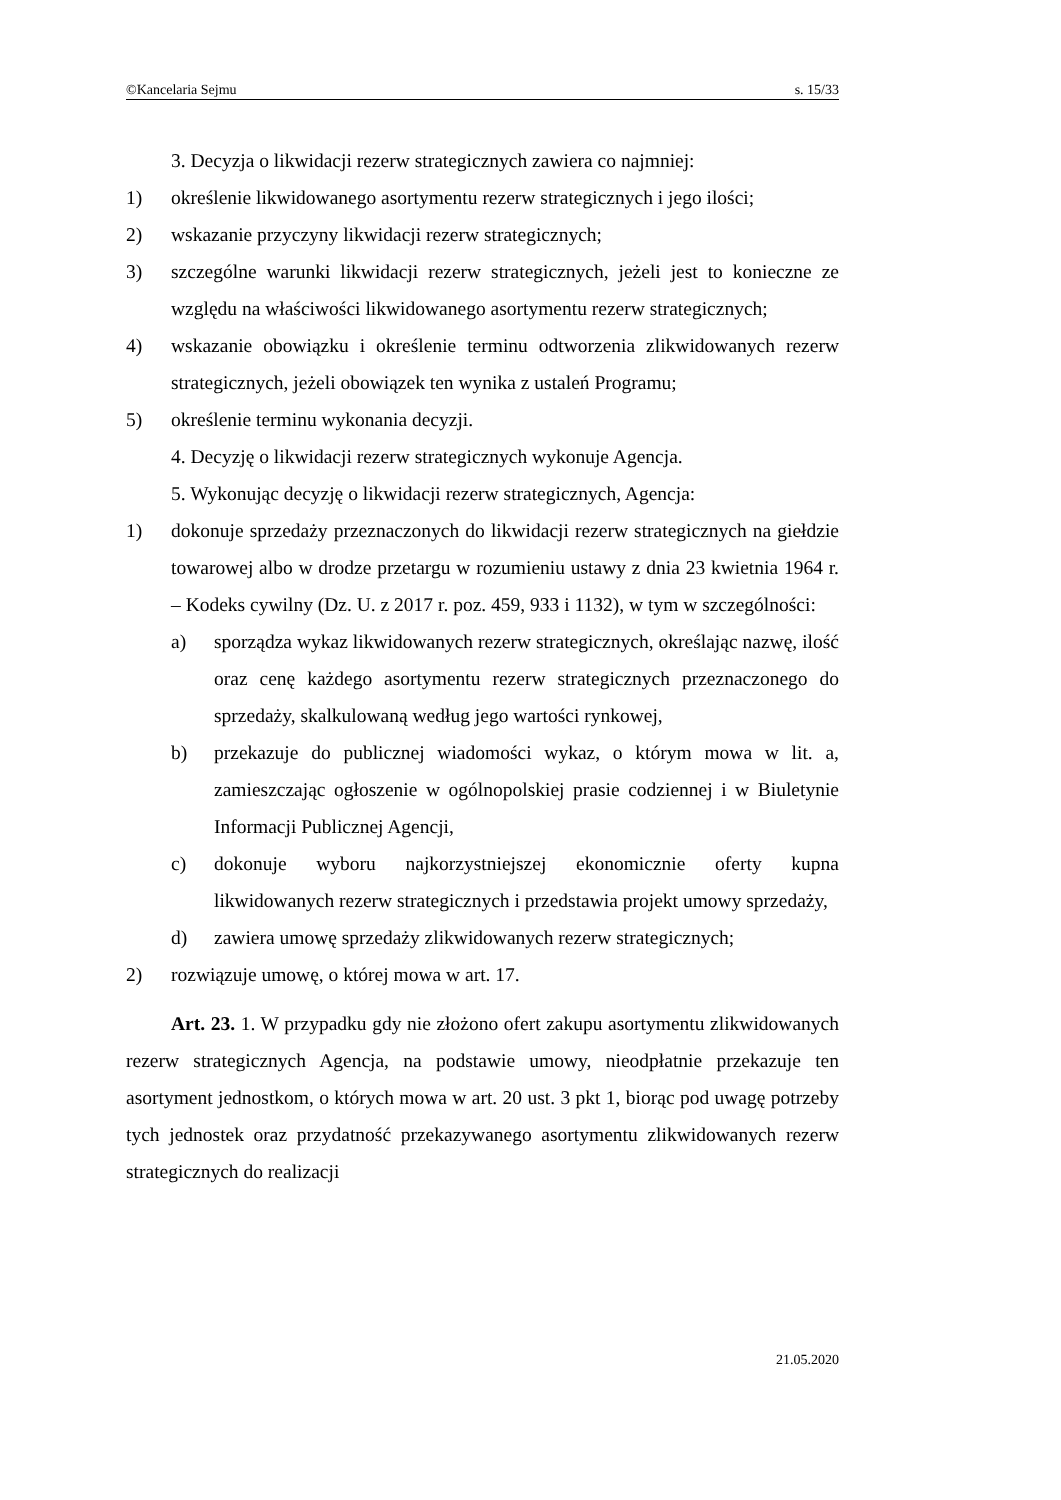©Kancelaria Sejmu s. 15/33
3. Decyzja o likwidacji rezerw strategicznych zawiera co najmniej:
1) określenie likwidowanego asortymentu rezerw strategicznych i jego ilości;
2) wskazanie przyczyny likwidacji rezerw strategicznych;
3) szczególne warunki likwidacji rezerw strategicznych, jeżeli jest to konieczne ze względu na właściwości likwidowanego asortymentu rezerw strategicznych;
4) wskazanie obowiązku i określenie terminu odtworzenia zlikwidowanych rezerw strategicznych, jeżeli obowiązek ten wynika z ustaleń Programu;
5) określenie terminu wykonania decyzji.
4. Decyzję o likwidacji rezerw strategicznych wykonuje Agencja.
5. Wykonując decyzję o likwidacji rezerw strategicznych, Agencja:
1) dokonuje sprzedaży przeznaczonych do likwidacji rezerw strategicznych na giełdzie towarowej albo w drodze przetargu w rozumieniu ustawy z dnia 23 kwietnia 1964 r. – Kodeks cywilny (Dz. U. z 2017 r. poz. 459, 933 i 1132), w tym w szczególności:
a) sporządza wykaz likwidowanych rezerw strategicznych, określając nazwę, ilość oraz cenę każdego asortymentu rezerw strategicznych przeznaczonego do sprzedaży, skalkulowaną według jego wartości rynkowej,
b) przekazuje do publicznej wiadomości wykaz, o którym mowa w lit. a, zamieszczając ogłoszenie w ogólnopolskiej prasie codziennej i w Biuletynie Informacji Publicznej Agencji,
c) dokonuje wyboru najkorzystniejszej ekonomicznie oferty kupna likwidowanych rezerw strategicznych i przedstawia projekt umowy sprzedaży,
d) zawiera umowę sprzedaży zlikwidowanych rezerw strategicznych;
2) rozwiązuje umowę, o której mowa w art. 17.
Art. 23. 1. W przypadku gdy nie złożono ofert zakupu asortymentu zlikwidowanych rezerw strategicznych Agencja, na podstawie umowy, nieodpłatnie przekazuje ten asortyment jednostkom, o których mowa w art. 20 ust. 3 pkt 1, biorąc pod uwagę potrzeby tych jednostek oraz przydatność przekazywanego asortymentu zlikwidowanych rezerw strategicznych do realizacji
21.05.2020